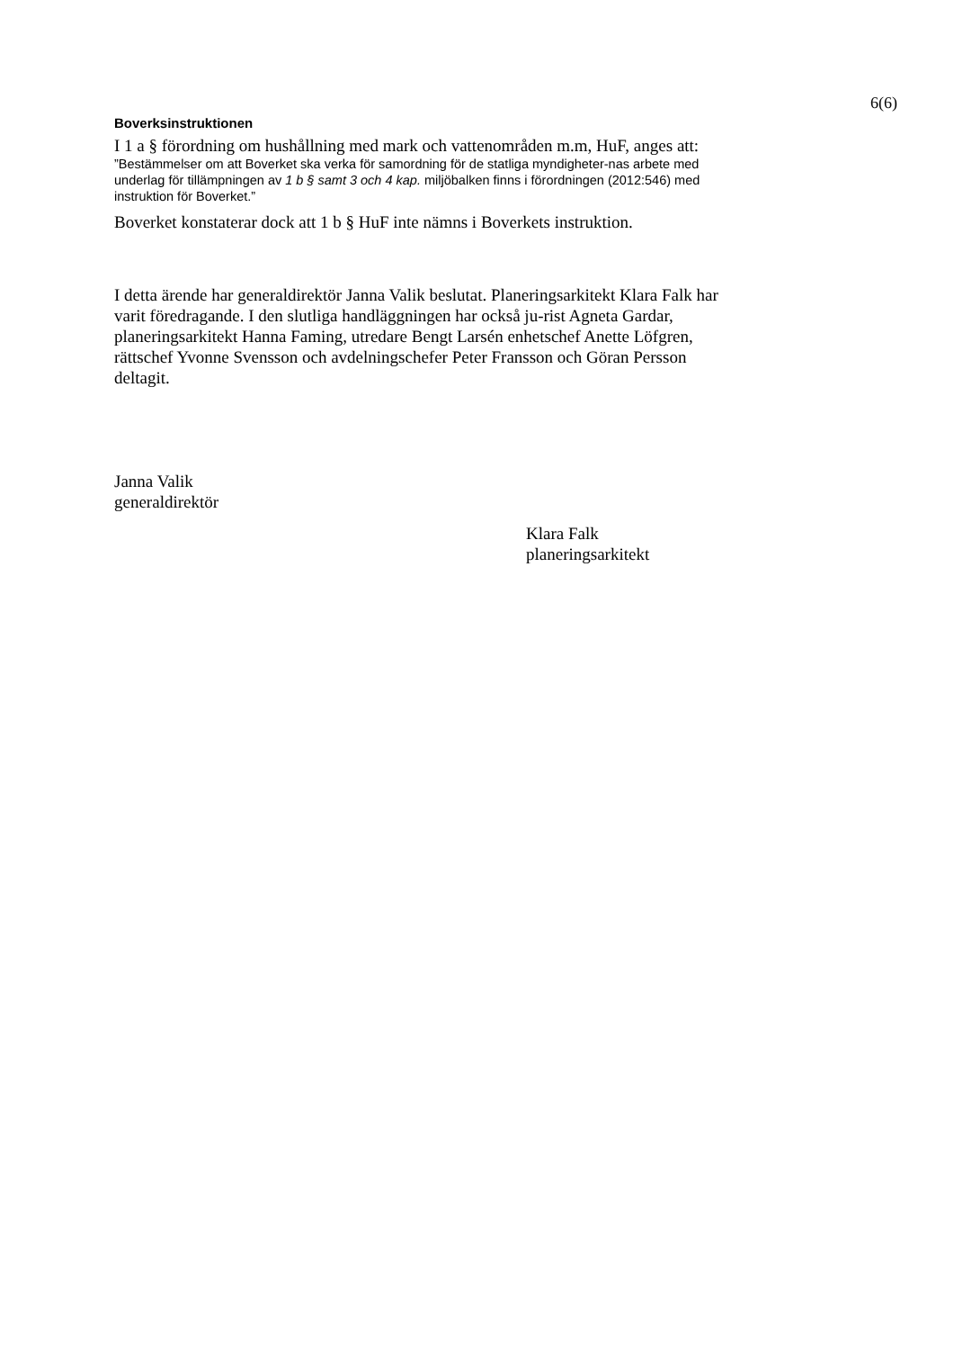6(6)
Boverksinstruktionen
I 1 a § förordning om hushållning med mark och vattenområden m.m, HuF, anges att:
”Bestämmelser om att Boverket ska verka för samordning för de statliga myndigheter-nas arbete med underlag för tillämpningen av 1 b § samt 3 och 4 kap. miljöbalken finns i förordningen (2012:546) med instruktion för Boverket.”
Boverket konstaterar dock att 1 b § HuF inte nämns i Boverkets instruktion.
I detta ärende har generaldirektör Janna Valik beslutat. Planeringsarkitekt Klara Falk har varit föredragande. I den slutliga handläggningen har också ju-rist Agneta Gardar, planeringsarkitekt Hanna Faming, utredare Bengt Larsén enhetschef Anette Löfgren, rättschef Yvonne Svensson och avdelningschefer Peter Fransson och Göran Persson deltagit.
Janna Valik
generaldirektör
Klara Falk
planeringsarkitekt